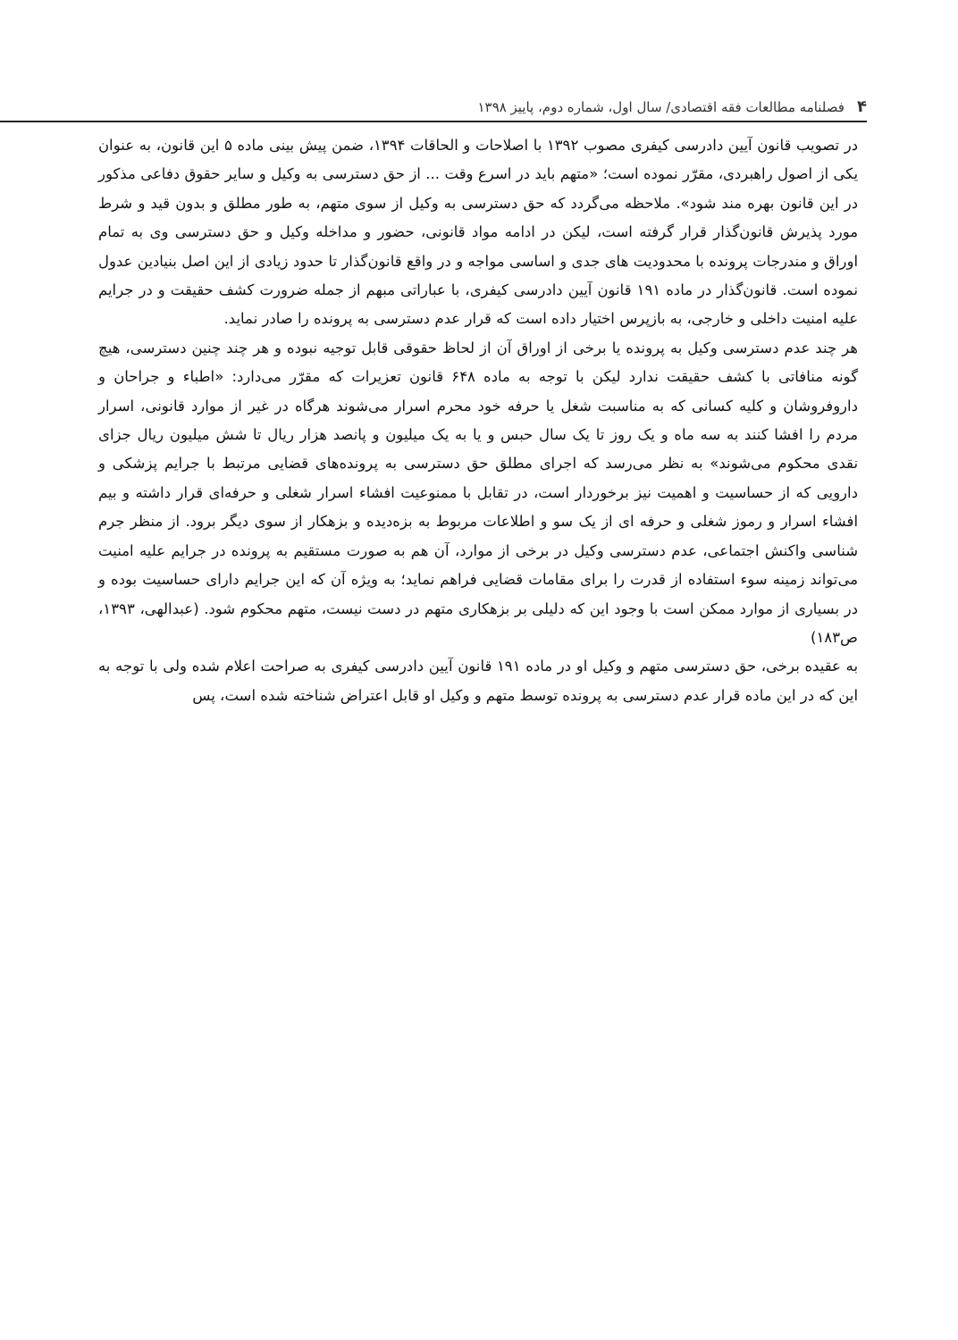۴ فصلنامه مطالعات فقه اقتصادی/ سال اول، شماره دوم، پاییز ۱۳۹۸
در تصویب قانون آیین دادرسی کیفری مصوب ۱۳۹۲ با اصلاحات و الحاقات ۱۳۹۴، ضمن پیش بینی ماده ۵ این قانون، به عنوان یکی از اصول راهبردی، مقرّر نموده است؛ «متهم باید در اسرع وقت ... از حق دسترسی به وکیل و سایر حقوق دفاعی مذکور در این قانون بهره مند شود». ملاحظه می‌گردد که حق دسترسی به وکیل از سوی متهم، به طور مطلق و بدون قید و شرط مورد پذیرش قانون‌گذار قرار گرفته است، لیکن در ادامه مواد قانونی، حضور و مداخله وکیل و حق دسترسی وی به تمام اوراق و مندرجات پرونده با محدودیت های جدی و اساسی مواجه و در واقع قانون‌گذار تا حدود زیادی از این اصل بنیادین عدول نموده است. قانون‌گذار در ماده ۱۹۱ قانون آیین دادرسی کیفری، با عباراتی مبهم از جمله ضرورت کشف حقیقت و در جرایم علیه امنیت داخلی و خارجی، به بازپرس اختیار داده است که قرار عدم دسترسی به پرونده را صادر نماید.
هر چند عدم دسترسی وکیل به پرونده یا برخی از اوراق آن از لحاظ حقوقی قابل توجیه نبوده و هر چند چنین دسترسی، هیچ گونه منافاتی با کشف حقیقت ندارد لیکن با توجه به ماده ۶۴۸ قانون تعزیرات که مقرّر می‌دارد: «اطباء و جراحان و داروفروشان و کلیه کسانی که به مناسبت شغل یا حرفه خود محرم اسرار می‌شوند هرگاه در غیر از موارد قانونی، اسرار مردم را افشا کنند به سه ماه و یک روز تا یک سال حبس و یا به یک میلیون و پانصد هزار ریال تا شش میلیون ریال جزای نقدی محکوم می‌شوند» به نظر می‌رسد که اجرای مطلق حق دسترسی به پرونده‌های قضایی مرتبط با جرایم پزشکی و دارویی که از حساسیت و اهمیت نیز برخوردار است، در تقابل با ممنوعیت افشاء اسرار شغلی و حرفه‌ای قرار داشته و بیم افشاء اسرار و رموز شغلی و حرفه ای از یک سو و اطلاعات مربوط به بزه‌دیده و بزهکار از سوی دیگر برود. از منظر جرم شناسی واکنش اجتماعی، عدم دسترسی وکیل در برخی از موارد، آن هم به صورت مستقیم به پرونده در جرایم علیه امنیت می‌تواند زمینه سوء استفاده از قدرت را برای مقامات قضایی فراهم نماید؛ به ویژه آن که این جرایم دارای حساسیت بوده و در بسیاری از موارد ممکن است با وجود این که دلیلی بر بزهکاری متهم در دست نیست، متهم محکوم شود. (عبدالهی، ۱۳۹۳، ص۱۸۳)
به عقیده برخی، حق دسترسی متهم و وکیل او در ماده ۱۹۱ قانون آیین دادرسی کیفری به صراحت اعلام شده ولی با توجه به این که در این ماده قرار عدم دسترسی به پرونده توسط متهم و وکیل او قابل اعتراض شناخته شده است، پس